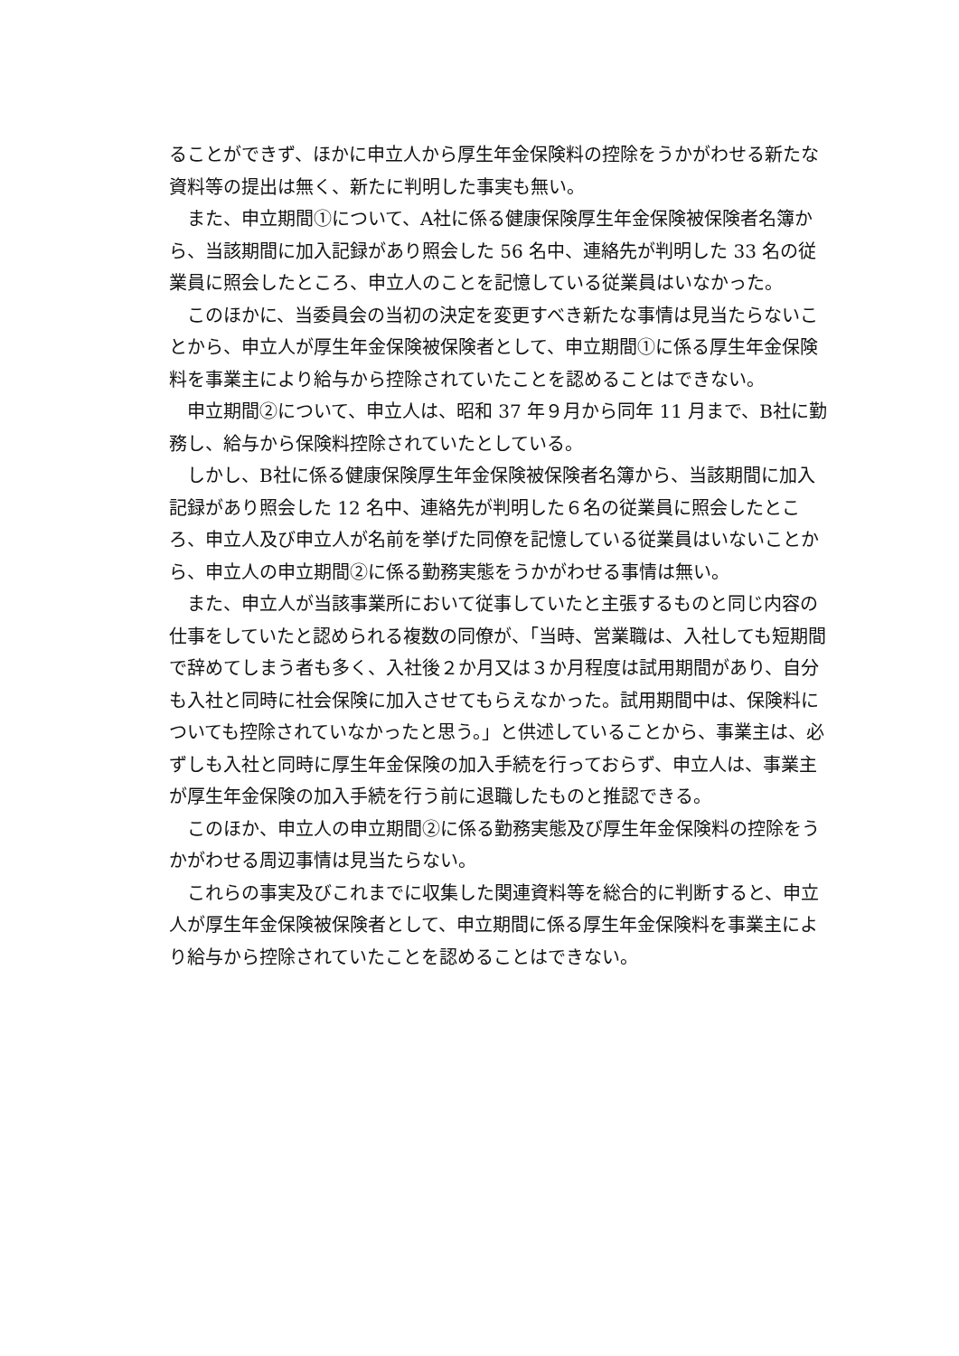ることができず、ほかに申立人から厚生年金保険料の控除をうかがわせる新たな資料等の提出は無く、新たに判明した事実も無い。
また、申立期間①について、A社に係る健康保険厚生年金保険被保険者名簿から、当該期間に加入記録があり照会した 56 名中、連絡先が判明した 33 名の従業員に照会したところ、申立人のことを記憶している従業員はいなかった。
このほかに、当委員会の当初の決定を変更すべき新たな事情は見当たらないことから、申立人が厚生年金保険被保険者として、申立期間①に係る厚生年金保険料を事業主により給与から控除されていたことを認めることはできない。
申立期間②について、申立人は、昭和 37 年９月から同年 11 月まで、B社に勤務し、給与から保険料控除されていたとしている。
しかし、B社に係る健康保険厚生年金保険被保険者名簿から、当該期間に加入記録があり照会した 12 名中、連絡先が判明した６名の従業員に照会したところ、申立人及び申立人が名前を挙げた同僚を記憶している従業員はいないことから、申立人の申立期間②に係る勤務実態をうかがわせる事情は無い。
また、申立人が当該事業所において従事していたと主張するものと同じ内容の仕事をしていたと認められる複数の同僚が、「当時、営業職は、入社しても短期間で辞めてしまう者も多く、入社後２か月又は３か月程度は試用期間があり、自分も入社と同時に社会保険に加入させてもらえなかった。試用期間中は、保険料についても控除されていなかったと思う。」と供述していることから、事業主は、必ずしも入社と同時に厚生年金保険の加入手続を行っておらず、申立人は、事業主が厚生年金保険の加入手続を行う前に退職したものと推認できる。
このほか、申立人の申立期間②に係る勤務実態及び厚生年金保険料の控除をうかがわせる周辺事情は見当たらない。
これらの事実及びこれまでに収集した関連資料等を総合的に判断すると、申立人が厚生年金保険被保険者として、申立期間に係る厚生年金保険料を事業主により給与から控除されていたことを認めることはできない。